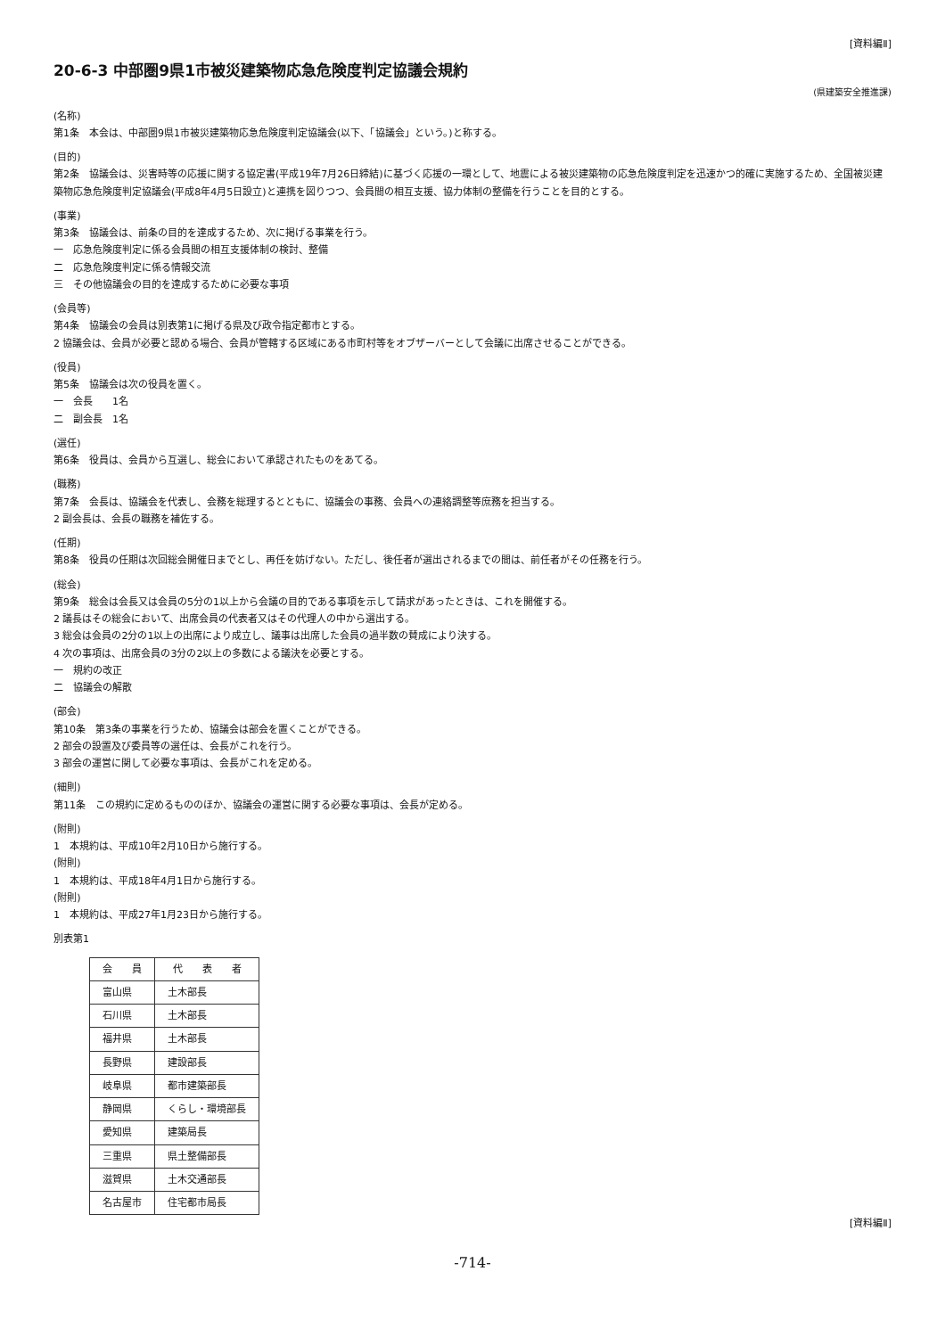[資料編Ⅱ]
20-6-3 中部圏9県1市被災建築物応急危険度判定協議会規約
(県建築安全推進課)
(名称)
第1条　本会は、中部圏9県1市被災建築物応急危険度判定協議会(以下、「協議会」という。)と称する。
(目的)
第2条　協議会は、災害時等の応援に関する協定書(平成19年7月26日締結)に基づく応援の一環として、地震による被災建築物の応急危険度判定を迅速かつ的確に実施するため、全国被災建築物応急危険度判定協議会(平成8年4月5日設立)と連携を図りつつ、会員間の相互支援、協力体制の整備を行うことを目的とする。
(事業)
第3条　協議会は、前条の目的を達成するため、次に掲げる事業を行う。
一　応急危険度判定に係る会員間の相互支援体制の検討、整備
二　応急危険度判定に係る情報交流
三　その他協議会の目的を達成するために必要な事項
(会員等)
第4条　協議会の会員は別表第1に掲げる県及び政令指定都市とする。
2 協議会は、会員が必要と認める場合、会員が管轄する区域にある市町村等をオブザーバーとして会議に出席させることができる。
(役員)
第5条　協議会は次の役員を置く。
一　会長　　1名
二　副会長　1名
(選任)
第6条　役員は、会員から互選し、総会において承認されたものをあてる。
(職務)
第7条　会長は、協議会を代表し、会務を総理するとともに、協議会の事務、会員への連絡調整等庶務を担当する。
2 副会長は、会長の職務を補佐する。
(任期)
第8条　役員の任期は次回総会開催日までとし、再任を妨げない。ただし、後任者が選出されるまでの間は、前任者がその任務を行う。
(総会)
第9条　総会は会長又は会員の5分の1以上から会議の目的である事項を示して請求があったときは、これを開催する。
2 議長はその総会において、出席会員の代表者又はその代理人の中から選出する。
3 総会は会員の2分の1以上の出席により成立し、議事は出席した会員の過半数の賛成により決する。
4 次の事項は、出席会員の3分の2以上の多数による議決を必要とする。
一　規約の改正
二　協議会の解散
(部会)
第10条　第3条の事業を行うため、協議会は部会を置くことができる。
2 部会の設置及び委員等の選任は、会長がこれを行う。
3 部会の運営に関して必要な事項は、会長がこれを定める。
(細則)
第11条　この規約に定めるもののほか、協議会の運営に関する必要な事項は、会長が定める。
(附則)
1　本規約は、平成10年2月10日から施行する。
(附則)
1　本規約は、平成18年4月1日から施行する。
(附則)
1　本規約は、平成27年1月23日から施行する。
別表第1
| 会 員 | 代 表 者 |
| --- | --- |
| 富山県 | 土木部長 |
| 石川県 | 土木部長 |
| 福井県 | 土木部長 |
| 長野県 | 建設部長 |
| 岐阜県 | 都市建築部長 |
| 静岡県 | くらし・環境部長 |
| 愛知県 | 建築局長 |
| 三重県 | 県土整備部長 |
| 滋賀県 | 土木交通部長 |
| 名古屋市 | 住宅都市局長 |
[資料編Ⅱ]
-714-